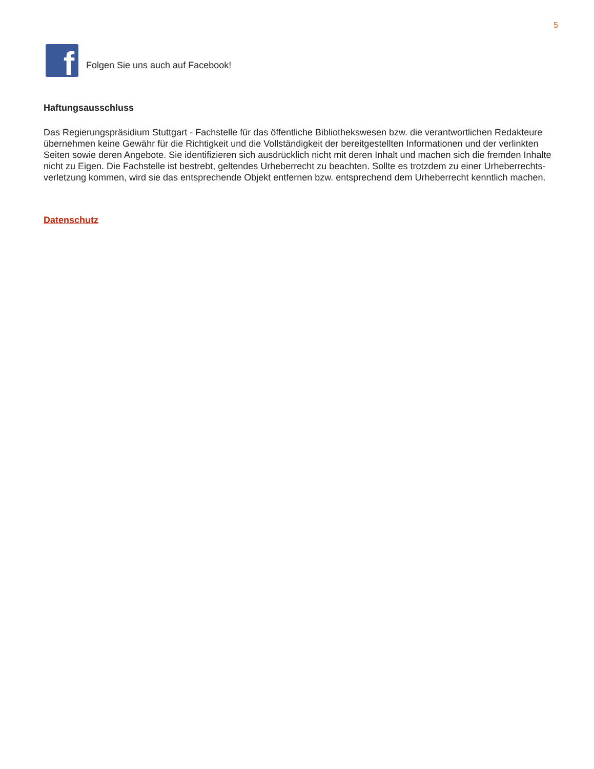5
f
Folgen Sie uns auch auf Facebook!
Haftungsausschluss
Das Regierungspräsidium Stuttgart - Fachstelle für das öffentliche Bibliothekswesen bzw. die verantwortlichen Redakteure übernehmen keine Gewähr für die Richtigkeit und die Vollständigkeit der bereitgestellten Informationen und der verlinkten Seiten sowie deren Angebote. Sie identifizieren sich ausdrücklich nicht mit deren Inhalt und machen sich die fremden Inhalte nicht zu Eigen. Die Fachstelle ist bestrebt, geltendes Urheberrecht zu beachten. Sollte es trotzdem zu einer Urheberrechts-verletzung kommen, wird sie das entsprechende Objekt entfernen bzw. entsprechend dem Urheberrecht kenntlich machen.
Datenschutz